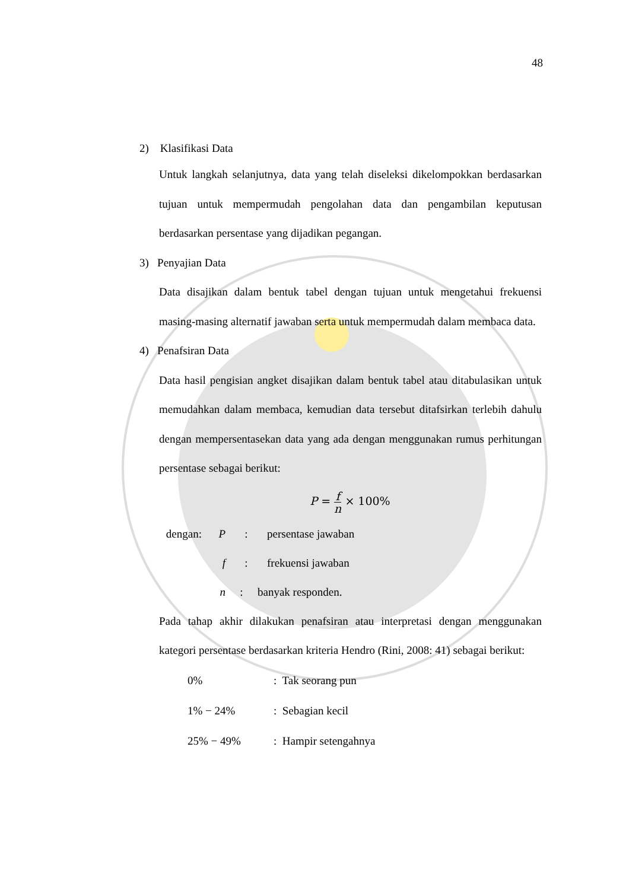48
2) Klasifikasi Data
Untuk langkah selanjutnya, data yang telah diseleksi dikelompokkan berdasarkan tujuan untuk mempermudah pengolahan data dan pengambilan keputusan berdasarkan persentase yang dijadikan pegangan.
3) Penyajian Data
Data disajikan dalam bentuk tabel dengan tujuan untuk mengetahui frekuensi masing-masing alternatif jawaban serta untuk mempermudah dalam membaca data.
4) Penafsiran Data
Data hasil pengisian angket disajikan dalam bentuk tabel atau ditabulasikan untuk memudahkan dalam membaca, kemudian data tersebut ditafsirkan terlebih dahulu dengan mempersentasekan data yang ada dengan menggunakan rumus perhitungan persentase sebagai berikut:
P = f n × 100%
dengan: P: persentase jawaban
f: frekuensi jawaban
n: banyak responden.
Pada tahap akhir dilakukan penafsiran atau interpretasi dengan menggunakan kategori persentase berdasarkan kriteria Hendro (Rini, 2008: 41) sebagai berikut:
0%: Tak seorang pun
1% − 24%: Sebagian kecil
25% − 49%: Hampir setengahnya